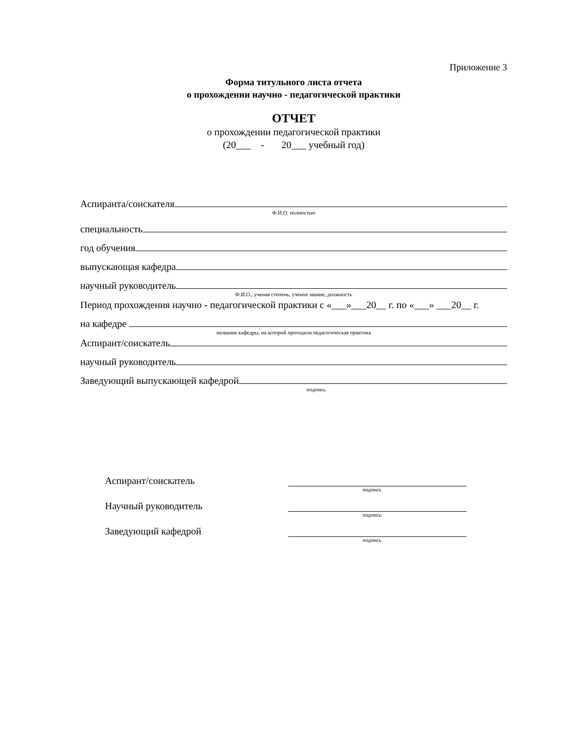Приложение 3
Форма титульного листа отчета
о прохождении научно - педагогической практики
ОТЧЕТ
о прохождении педагогической практики
(20___ - 20___ учебный год)
Аспиранта/соискателя
Ф.И.О. полностью
специальность
год обучения
выпускающая кафедра
научный руководитель
Ф.И.О., ученая степень, ученое звание, должность
Период прохождения научно - педагогической практики с «___»___20__ г. по «___» ___20__ г.
на кафедре
название кафедры, на которой проходила педагогическая практика
Аспирант/соискатель
научный руководитель
Заведующий выпускающей кафедрой
подпись
Аспирант/соискатель
подпись
Научный руководитель
подпись
Заведующий кафедрой
подпись